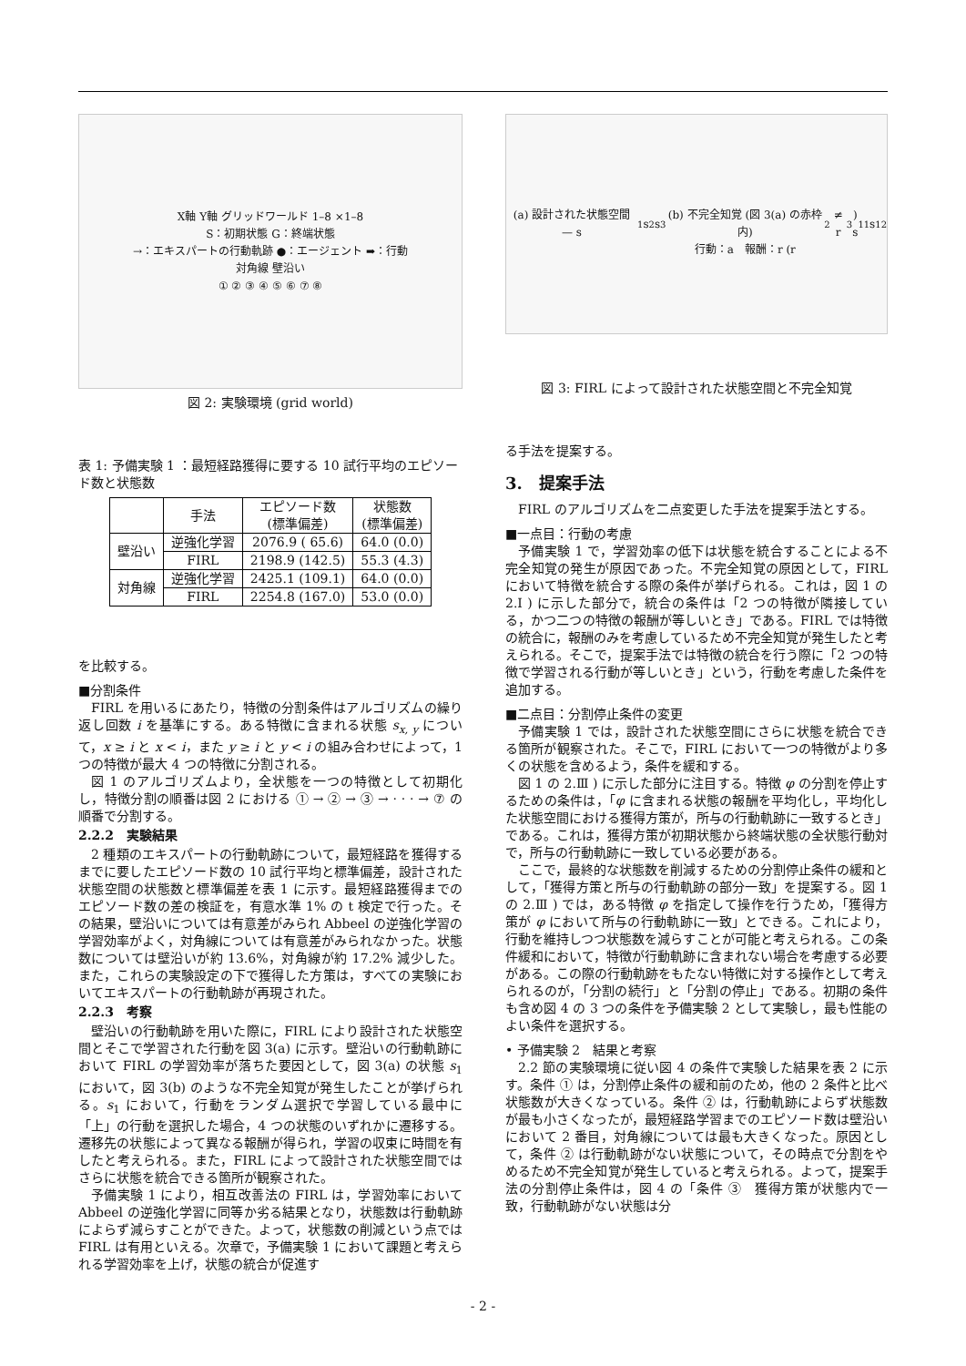X軸 Y軸 グリッドワールド 1–8 ×1–8
S：初期状態 G：終端状態
→：エキスパートの行動軌跡 ●：エージェント ➡：行動
対角線 壁沿い
① ② ③ ④ ⑤ ⑥ ⑦ ⑧
図 2: 実験環境 (grid world)
表 1: 予備実験 1 ：最短経路獲得に要する 10 試行平均のエピソード数と状態数
| | 手法 | エピソード数 (標準偏差) | 状態数 (標準偏差) |
| --- | --- | --- | --- |
| 壁沿い | 逆強化学習 | 2076.9 ( 65.6) | 64.0 (0.0) |
| | FIRL | 2198.9 (142.5) | 55.3 (4.3) |
| 対角線 | 逆強化学習 | 2425.1 (109.1) | 64.0 (0.0) |
| | FIRL | 2254.8 (167.0) | 53.0 (0.0) |
を比較する。
■分割条件
FIRL を用いるにあたり，特徴の分割条件はアルゴリズムの繰り返し回数 i を基準にする。ある特徴に含まれる状態 s<sub>x, y</sub> について，x ≥ i と x < i，また y ≥ i と y < i の組み合わせによって，1 つの特徴が最大 4 つの特徴に分割される。
図 1 のアルゴリズムより，全状態を一つの特徴として初期化し，特徴分割の順番は図 2 における ① → ② → ③ → · · · → ⑦ の順番で分割する。
2.2.2　実験結果
2 種類のエキスパートの行動軌跡について，最短経路を獲得するまでに要したエピソード数の 10 試行平均と標準偏差，設計された状態空間の状態数と標準偏差を表 1 に示す。最短経路獲得までのエピソード数の差の検証を，有意水準 1% の t 検定で行った。その結果，壁沿いについては有意差がみられ Abbeel の逆強化学習の学習効率がよく，対角線については有意差がみられなかった。状態数については壁沿いが約 13.6%，対角線が約 17.2% 減少した。また，これらの実験設定の下で獲得した方策は，すべての実験においてエキスパートの行動軌跡が再現された。
2.2.3　考察
壁沿いの行動軌跡を用いた際に，FIRL により設計された状態空間とそこで学習された行動を図 3(a) に示す。壁沿いの行動軌跡において FIRL の学習効率が落ちた要因として，図 3(a) の状態 s<sub>1</sub> において，図 3(b) のような不完全知覚が発生したことが挙げられる。s<sub>1</sub> において，行動をランダム選択で学習している最中に「上」の行動を選択した場合，4 つの状態のいずれかに遷移する。遷移先の状態によって異なる報酬が得られ，学習の収束に時間を有したと考えられる。また，FIRL によって設計された状態空間ではさらに状態を統合できる箇所が観察された。
予備実験 1 により，相互改善法の FIRL は，学習効率において Abbeel の逆強化学習に同等か劣る結果となり，状態数は行動軌跡によらず減らすことができた。よって，状態数の削減という点では FIRL は有用といえる。次章で，予備実験 1 において課題と考えられる学習効率を上げ，状態の統合が促進す
(a) 設計された状態空間 — s<sub>1</sub> s<sub>2</sub> s<sub>3</sub>
(b) 不完全知覚 (図 3(a) の赤枠内)
行動：a　報酬：r (r<sub>2</sub> ≠ r<sub>3</sub>)
s<sub>11</sub> s<sub>12</sub>
図 3: FIRL によって設計された状態空間と不完全知覚
る手法を提案する。
3.　提案手法
FIRL のアルゴリズムを二点変更した手法を提案手法とする。
■一点目：行動の考慮
予備実験 1 で，学習効率の低下は状態を統合することによる不完全知覚の発生が原因であった。不完全知覚の原因として，FIRL において特徴を統合する際の条件が挙げられる。これは，図 1 の 2.I ) に示した部分で，統合の条件は「2 つの特徴が隣接している，かつ二つの特徴の報酬が等しいとき」である。FIRL では特徴の統合に，報酬のみを考慮しているため不完全知覚が発生したと考えられる。そこで，提案手法では特徴の統合を行う際に「2 つの特徴で学習される行動が等しいとき」という，行動を考慮した条件を追加する。
■二点目：分割停止条件の変更
予備実験 1 では，設計された状態空間にさらに状態を統合できる箇所が観察された。そこで，FIRL において一つの特徴がより多くの状態を含めるよう，条件を緩和する。
図 1 の 2.Ⅲ ) に示した部分に注目する。特徴 φ の分割を停止するための条件は，「φ に含まれる状態の報酬を平均化し，平均化した状態空間における獲得方策が，所与の行動軌跡に一致するとき」である。これは，獲得方策が初期状態から終端状態の全状態行動対で，所与の行動軌跡に一致している必要がある。
ここで，最終的な状態数を削減するための分割停止条件の緩和として，「獲得方策と所与の行動軌跡の部分一致」を提案する。図 1 の 2.Ⅲ ) では，ある特徴 φ を指定して操作を行うため，「獲得方策が φ において所与の行動軌跡に一致」とできる。これにより，行動を維持しつつ状態数を減らすことが可能と考えられる。この条件緩和において，特徴が行動軌跡に含まれない場合を考慮する必要がある。この際の行動軌跡をもたない特徴に対する操作として考えられるのが，「分割の続行」と「分割の停止」である。初期の条件も含め図 4 の 3 つの条件を予備実験 2 として実験し，最も性能のよい条件を選択する。
• 予備実験 2　結果と考察
2.2 節の実験環境に従い図 4 の条件で実験した結果を表 2 に示す。条件 ① は，分割停止条件の緩和前のため，他の 2 条件と比べ状態数が大きくなっている。条件 ② は，行動軌跡によらず状態数が最も小さくなったが，最短経路学習までのエピソード数は壁沿いにおいて 2 番目，対角線については最も大きくなった。原因として，条件 ② は行動軌跡がない状態について，その時点で分割をやめるため不完全知覚が発生していると考えられる。よって，提案手法の分割停止条件は，図 4 の「条件 ③　獲得方策が状態内で一致，行動軌跡がない状態は分
- 2 -